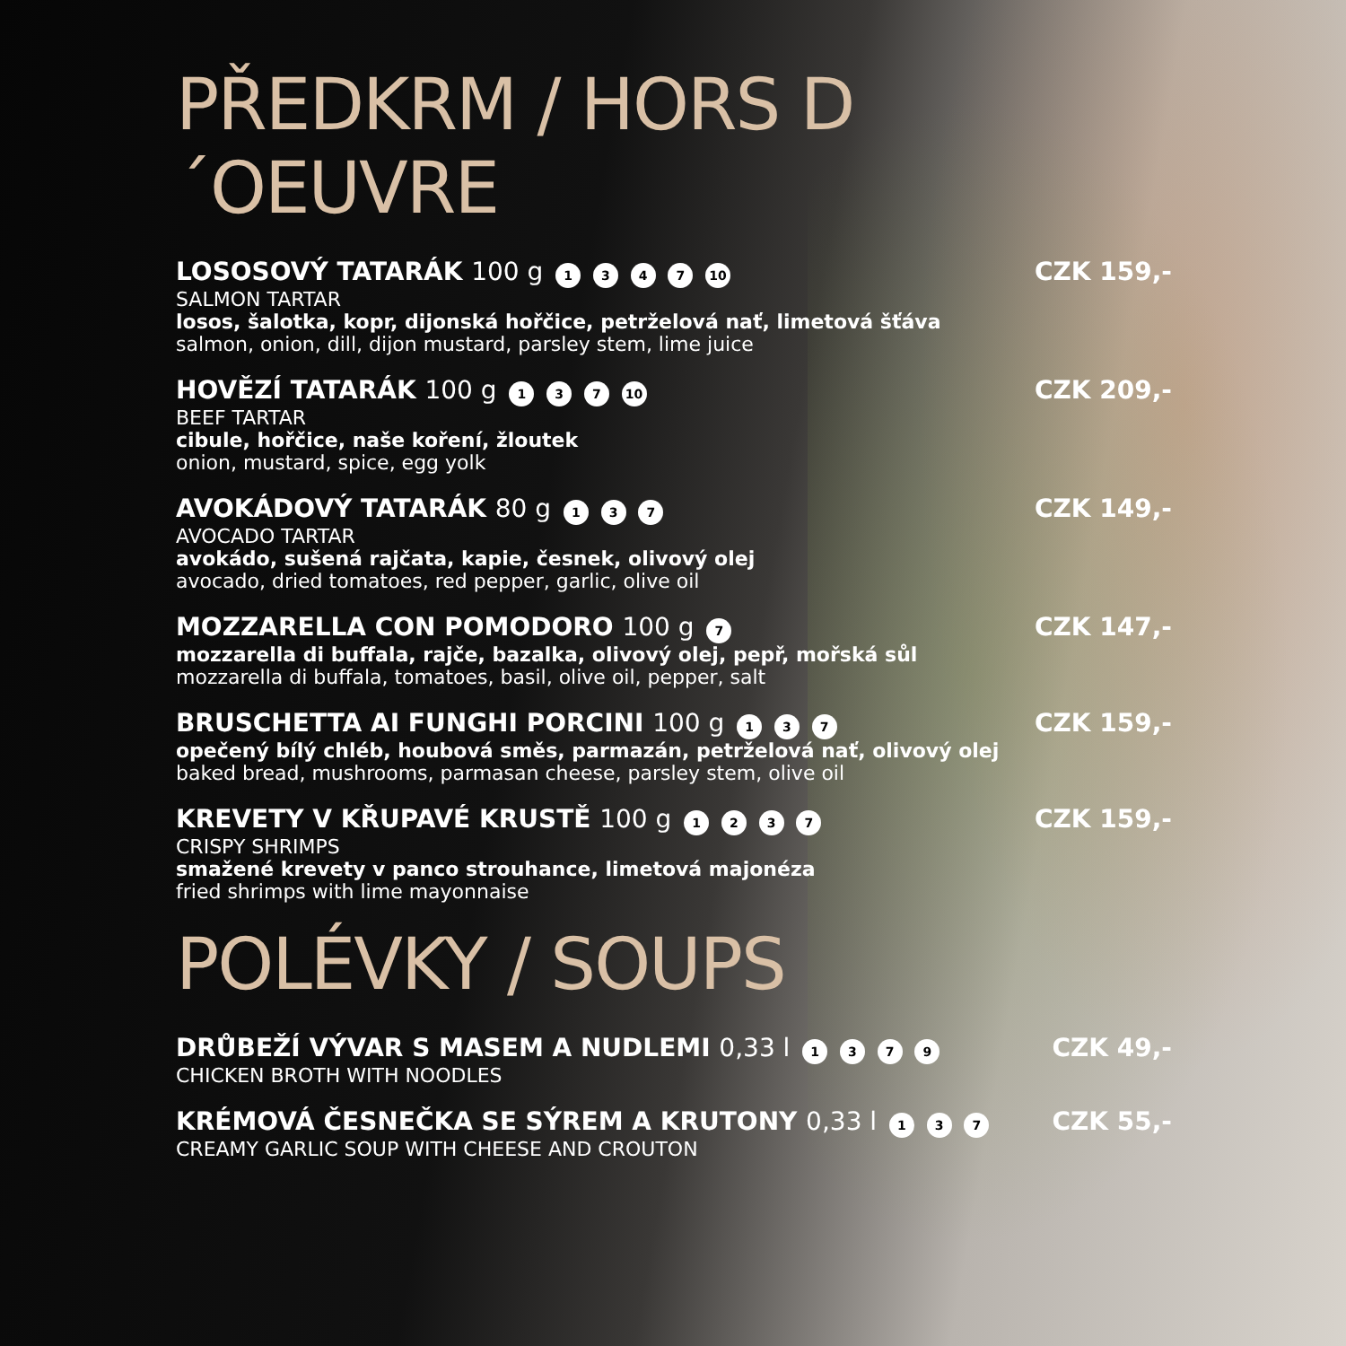PŘEDKRM / HORS D´OEUVRE
LOSOSOVÝ TATARÁK 100 g 1 3 4 7 10
SALMON TARTAR
losos, šalotka, kopr, dijonská hořčice, petrželová nať, limetová šťáva
salmon, onion, dill, dijon mustard, parsley stem, lime juice
CZK 159,-
HOVĚZÍ TATARÁK 100 g 1 3 7 10
BEEF TARTAR
cibule, hořčice, naše koření, žloutek
onion, mustard, spice, egg yolk
CZK 209,-
AVOKÁDOVÝ TATARÁK 80 g 1 3 7
AVOCADO TARTAR
avokádo, sušená rajčata, kapie, česnek, olivový olej
avocado, dried tomatoes, red pepper, garlic, olive oil
CZK 149,-
MOZZARELLA CON POMODORO 100 g 7
mozzarella di buffala, rajče, bazalka, olivový olej, pepř, mořská sůl
mozzarella di buffala, tomatoes, basil, olive oil, pepper, salt
CZK 147,-
BRUSCHETTA AI FUNGHI PORCINI 100 g 1 3 7
opečený bílý chléb, houbová směs, parmazán, petrželová nať, olivový olej
baked bread, mushrooms, parmasan cheese, parsley stem, olive oil
CZK 159,-
KREVETY V KŘUPAVÉ KRUSTĚ 100 g 1 2 3 7
CRISPY SHRIMPS
smažené krevety v panco strouhance, limetová majonéza
fried shrimps with lime mayonnaise
CZK 159,-
POLÉVKY / SOUPS
DRŮBEŽÍ VÝVAR S MASEM A NUDLEMI 0,33 l 1 3 7 9
CHICKEN BROTH WITH NOODLES
CZK 49,-
KRÉMOVÁ ČESNEČKA SE SÝREM A KRUTONY 0,33 l 1 3 7
CREAMY GARLIC SOUP WITH CHEESE AND CROUTON
CZK 55,-